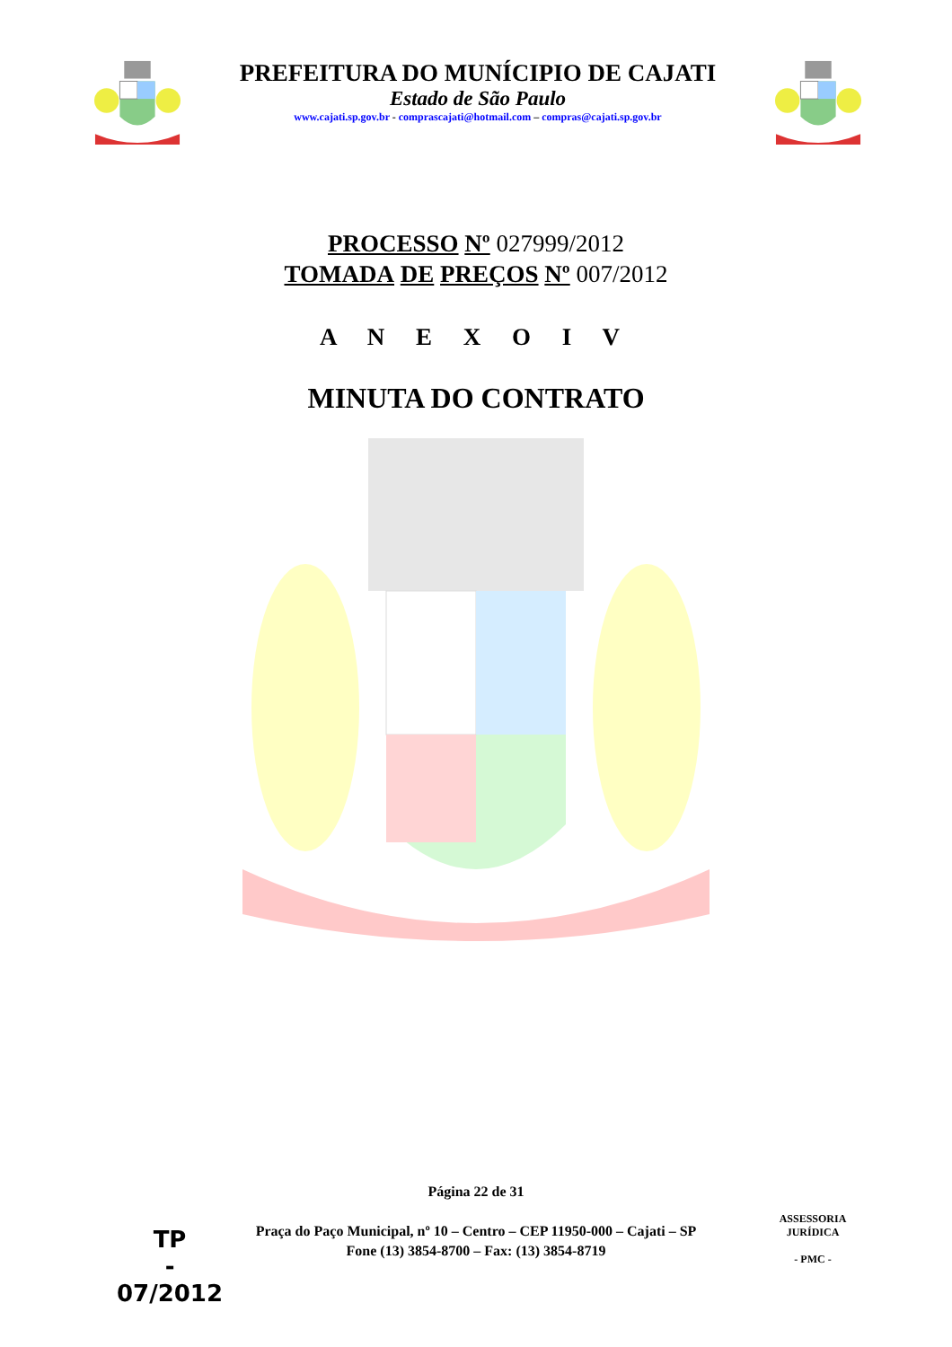PREFEITURA DO MUNÍCIPIO DE CAJATI
Estado de São Paulo
www.cajati.sp.gov.br - comprascajati@hotmail.com – compras@cajati.sp.gov.br
PROCESSO Nº 027999/2012
TOMADA DE PREÇOS Nº 007/2012
A N E X O I V
MINUTA DO CONTRATO
Página 22 de 31
Praça do Paço Municipal, nº 10 – Centro – CEP 11950-000 – Cajati – SP
Fone (13) 3854-8700 – Fax: (13) 3854-8719
TP
-
07/2012
ASSESSORIA JURÍDICA
- PMC -